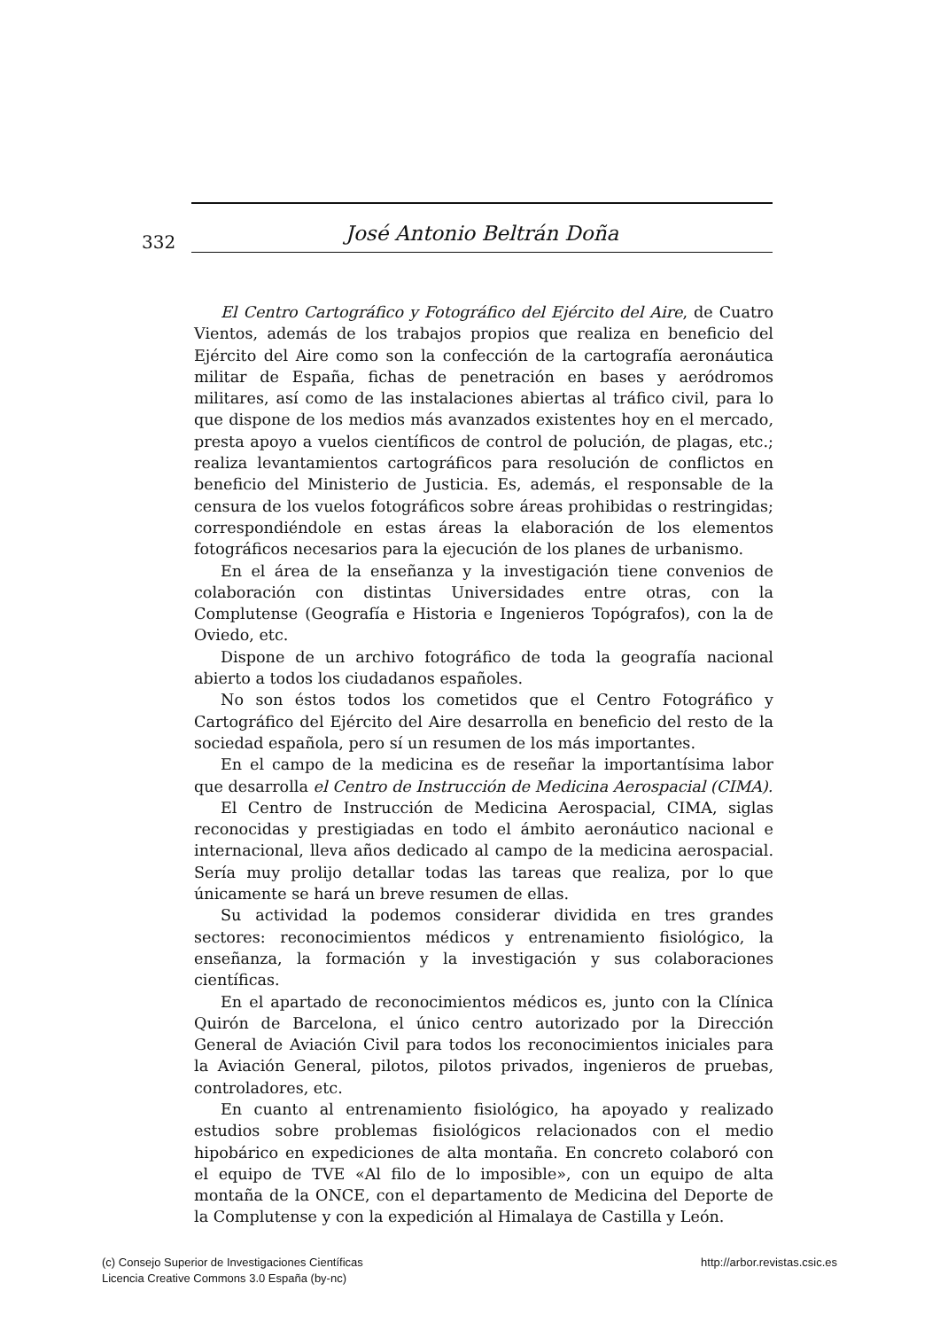332
José Antonio Beltrán Doña
El Centro Cartográfico y Fotográfico del Ejército del Aire, de Cuatro Vientos, además de los trabajos propios que realiza en beneficio del Ejército del Aire como son la confección de la cartografía aeronáutica militar de España, fichas de penetración en bases y aeródromos militares, así como de las instalaciones abiertas al tráfico civil, para lo que dispone de los medios más avanzados existentes hoy en el mercado, presta apoyo a vuelos científicos de control de polución, de plagas, etc.; realiza levantamientos cartográficos para resolución de conflictos en beneficio del Ministerio de Justicia. Es, además, el responsable de la censura de los vuelos fotográficos sobre áreas prohibidas o restringidas; correspondiéndole en estas áreas la elaboración de los elementos fotográficos necesarios para la ejecución de los planes de urbanismo.
En el área de la enseñanza y la investigación tiene convenios de colaboración con distintas Universidades entre otras, con la Complutense (Geografía e Historia e Ingenieros Topógrafos), con la de Oviedo, etc.
Dispone de un archivo fotográfico de toda la geografía nacional abierto a todos los ciudadanos españoles.
No son éstos todos los cometidos que el Centro Fotográfico y Cartográfico del Ejército del Aire desarrolla en beneficio del resto de la sociedad española, pero sí un resumen de los más importantes.
En el campo de la medicina es de reseñar la importantísima labor que desarrolla el Centro de Instrucción de Medicina Aerospacial (CIMA).
El Centro de Instrucción de Medicina Aerospacial, CIMA, siglas reconocidas y prestigiadas en todo el ámbito aeronáutico nacional e internacional, lleva años dedicado al campo de la medicina aerospacial. Sería muy prolijo detallar todas las tareas que realiza, por lo que únicamente se hará un breve resumen de ellas.
Su actividad la podemos considerar dividida en tres grandes sectores: reconocimientos médicos y entrenamiento fisiológico, la enseñanza, la formación y la investigación y sus colaboraciones científicas.
En el apartado de reconocimientos médicos es, junto con la Clínica Quirón de Barcelona, el único centro autorizado por la Dirección General de Aviación Civil para todos los reconocimientos iniciales para la Aviación General, pilotos, pilotos privados, ingenieros de pruebas, controladores, etc.
En cuanto al entrenamiento fisiológico, ha apoyado y realizado estudios sobre problemas fisiológicos relacionados con el medio hipobárico en expediciones de alta montaña. En concreto colaboró con el equipo de TVE «Al filo de lo imposible», con un equipo de alta montaña de la ONCE, con el departamento de Medicina del Deporte de la Complutense y con la expedición al Himalaya de Castilla y León.
(c) Consejo Superior de Investigaciones Científicas
Licencia Creative Commons 3.0 España (by-nc)
http://arbor.revistas.csic.es